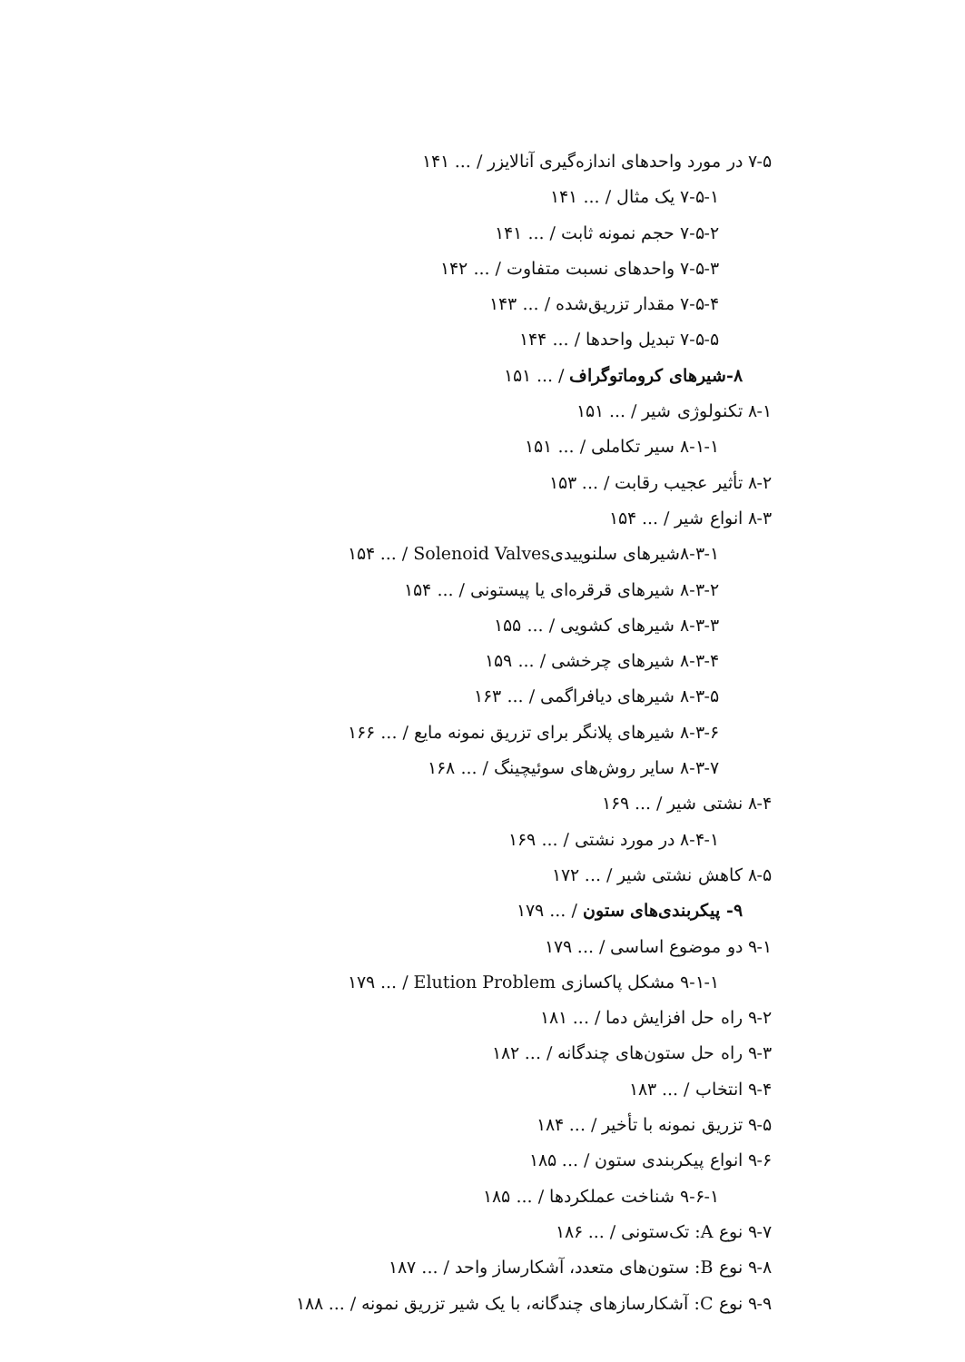۷-۵ در مورد واحدهای اندازه‌گیری آنالایزر / ... ۱۴۱
۷-۵-۱ یک مثال / ... ۱۴۱
۷-۵-۲ حجم نمونه ثابت / ... ۱۴۱
۷-۵-۳ واحدهای نسبت متفاوت / ... ۱۴۲
۷-۵-۴ مقدار تزریق‌شده / ... ۱۴۳
۷-۵-۵ تبدیل واحدها / ... ۱۴۴
۸-شیرهای کروماتوگراف / ... ۱۵۱
۸-۱ تکنولوژی شیر / ... ۱۵۱
۸-۱-۱ سیر تکاملی / ... ۱۵۱
۸-۲ تأثیر عجیب رقابت / ... ۱۵۳
۸-۳ انواع شیر / ... ۱۵۴
۸-۳-۱شیرهای سلنوییدیSolenoid Valves / ... ۱۵۴
۸-۳-۲ شیرهای قرقره‌ای یا پیستونی / ... ۱۵۴
۸-۳-۳ شیرهای کشویی / ... ۱۵۵
۸-۳-۴ شیرهای چرخشی / ... ۱۵۹
۸-۳-۵ شیرهای دیافراگمی / ... ۱۶۳
۸-۳-۶ شیرهای پلانگر برای تزریق نمونه مایع / ... ۱۶۶
۸-۳-۷ سایر روش‌های سوئیچینگ / ... ۱۶۸
۸-۴ نشتی شیر / ... ۱۶۹
۸-۴-۱ در مورد نشتی / ... ۱۶۹
۸-۵ کاهش نشتی شیر / ... ۱۷۲
۹- پیکربندی‌های ستون / ... ۱۷۹
۹-۱ دو موضوع اساسی / ... ۱۷۹
۹-۱-۱ مشکل پاکسازی Elution Problem / ... ۱۷۹
۹-۲ راه حل افزایش دما / ... ۱۸۱
۹-۳ راه حل ستون‌های چندگانه / ... ۱۸۲
۹-۴ انتخاب / ... ۱۸۳
۹-۵ تزریق نمونه با تأخیر / ... ۱۸۴
۹-۶ انواع پیکربندی ستون / ... ۱۸۵
۹-۶-۱ شناخت عملکردها / ... ۱۸۵
۹-۷ نوع A: تک‌ستونی / ... ۱۸۶
۹-۸ نوع B: ستون‌های متعدد، آشکارساز واحد / ... ۱۸۷
۹-۹ نوع C: آشکارسازهای چندگانه، با یک شیر تزریق نمونه / ... ۱۸۸